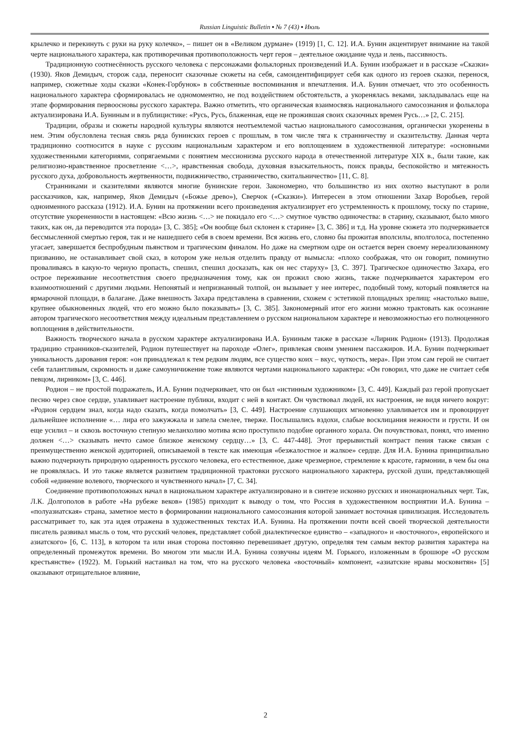Russian Linguistic Bulletin ▪ № 7 (43) ▪ Июль
крылечко и перекинуть с руки на руку колечко», – пишет он в «Великом дурмане» (1919) [1, С. 12]. И.А. Бунин акцентирует внимание на такой черте национального характера, как противоречивая противоположность черт героя – деятельное ожидание чуда и лень, пассивность.
Традиционную соотнесённость русского человека с персонажами фольклорных произведений И.А. Бунин изображает и в рассказе «Сказки» (1930). Яков Демидыч, сторож сада, переносит сказочные сюжеты на себя, самоидентифицирует себя как одного из героев сказки, перенося, например, сюжетные ходы сказки «Конек-Горбунок» в собственные воспоминания и впечатления. И.А. Бунин отмечает, что это особенность национального характера сформировалась не одномоментно, не под воздействием обстоятельств, а укоренялась веками, закладывалась еще на этапе формирования первоосновы русского характера. Важно отметить, что органическая взаимосвязь национального самосознания и фольклора актуализирована И.А. Буниным и в публицистике: «Русь, Русь, блаженная, еще не прожившая своих сказочных времен Русь…» [2, С. 215].
Традиции, образы и сюжеты народной культуры являются неотъемлемой частью национального самосознания, органически укоренены в нем. Этим обусловлена тесная связь ряда бунинских героев с прошлым, в том числе тяга к странничеству и сказительству. Данная черта традиционно соотносится в науке с русским национальным характером и его воплощением в художественной литературе: «основными художественными категориями, сопрягаемыми с понятием мессионизма русского народа в отечественной литературе XIX в., были такие, как религиозно-нравственное просветление <…>, нравственная свобода, духовная взыскательность, поиск правды, беспокойство и мятежность русского духа, добровольность жертвенности, подвижничество, странничество, скитальничество» [11, С. 8].
Странниками и сказителями являются многие бунинские герои. Закономерно, что большинство из них охотно выступают в роли рассказчиков, как, например, Яков Демидыч («Божье древо»), Сверчок («Сказки»). Интересен в этом отношении Захар Воробьев, герой одноименного рассказа (1912). И.А. Бунин на протяжении всего произведения актуализирует его устремленность к прошлому, тоску по старине, отсутствие укорененности в настоящем: «Всю жизнь <…> не покидало его <…> смутное чувство одиночества: в старину, сказывают, было много таких, как он, да переводится эта порода» [3, С. 385]; «Он вообще был склонен к старине» [3, С. 386] и т.д. На уровне сюжета это подчеркивается бессмысленной смертью героя, так и не нашедшего себя в своем времени. Вся жизнь его, словно бы прожитая вполсилы, вполголоса, постепенно угасает, завершается беспробудным пьянством и трагическим финалом. Но даже на смертном одре он остается верен своему нереализованному призванию, не останавливает свой сказ, в котором уже нельзя отделить правду от вымысла: «плохо соображая, что он говорит, поминутно проваливаясь в какую-то черную пропасть, спешил, спешил досказать, как он нес старуху» [3, С. 397]. Трагическое одиночество Захара, его острое переживание несоответствия своего предназначения тому, как он прожил свою жизнь, также подчеркивается характером его взаимоотношений с другими людьми. Непонятый и непризнанный толпой, он вызывает у нее интерес, подобный тому, который появляется на ярмарочной площади, в балагане. Даже внешность Захара представлена в сравнении, схожем с эстетикой площадных зрелищ: «настолько выше, крупнее обыкновенных людей, что его можно было показывать» [3, С. 385]. Закономерный итог его жизни можно трактовать как осознание автором трагического несоответствия между идеальным представлением о русском национальном характере и невозможностью его полноценного воплощения в действительности.
Важность творческого начала в русском характере актуализирована И.А. Буниным также в рассказе «Лирник Родион» (1913). Продолжая традицию странников-сказителей, Родион путешествует на пароходе «Олег», привлекая своим умением пассажиров. И.А. Бунин подчеркивает уникальность дарования героя: «он принадлежал к тем редким людям, все существо коих – вкус, чуткость, мера». При этом сам герой не считает себя талантливым, скромность и даже самоуничижение тоже являются чертами национального характера: «Он говорил, что даже не считает себя певцом, лирником» [3, С. 446].
Родион – не простой подражатель, И.А. Бунин подчеркивает, что он был «истинным художником» [3, С. 449]. Каждый раз герой пропускает песню через свое сердце, улавливает настроение публики, входит с ней в контакт. Он чувствовал людей, их настроения, не видя ничего вокруг: «Родион сердцем знал, когда надо сказать, когда помолчать» [3, С. 449]. Настроение слушающих мгновенно улавливается им и провоцирует дальнейшее исполнение «… лира его зажужжала и запела смелее, тверже. Послышались вздохи, слабые восклицания нежности и грусти. И он еще усилил – и сквозь восточную степную меланхолию мотива ясно проступило подобие органного хорала. Он почувствовал, понял, что именно должен <…> сказывать нечто самое близкое женскому сердцу…» [3, С. 447-448]. Этот прерывистый контраст пения также связан с преимущественно женской аудиторией, описываемой в тексте как имеющая «безжалостное и жалкое» сердце. Для И.А. Бунина принципиально важно подчеркнуть природную одаренность русского человека, его естественное, даже чрезмерное, стремление к красоте, гармонии, в чем бы она не проявлялась. И это также является развитием традиционной трактовки русского национального характера, русской души, представляющей собой «единение волевого, творческого и чувственного начал» [7, С. 34].
Соединение противоположных начал в национальном характере актуализировано и в синтезе исконно русских и инонациональных черт. Так, Л.К. Долгополов в работе «На рубеже веков» (1985) приходит к выводу о том, что Россия в художественном восприятии И.А. Бунина – «полуазиатская» страна, заметное место в формировании национального самосознания которой занимает восточная цивилизация. Исследователь рассматривает то, как эта идея отражена в художественных текстах И.А. Бунина. На протяжении почти всей своей творческой деятельности писатель развивал мысль о том, что русский человек, представляет собой диалектическое единство – «западного» и «восточного», европейского и азиатского» [6, С. 113], в котором та или иная сторона постоянно перевешивает другую, определяя тем самым вектор развития характера на определенный промежуток времени. Во многом эти мысли И.А. Бунина созвучны идеям М. Горького, изложенным в брошюре «О русском крестьянстве» (1922). М. Горький настаивал на том, что на русского человека «восточный» компонент, «азиатские нравы московитян» [5] оказывают отрицательное влияние,
2